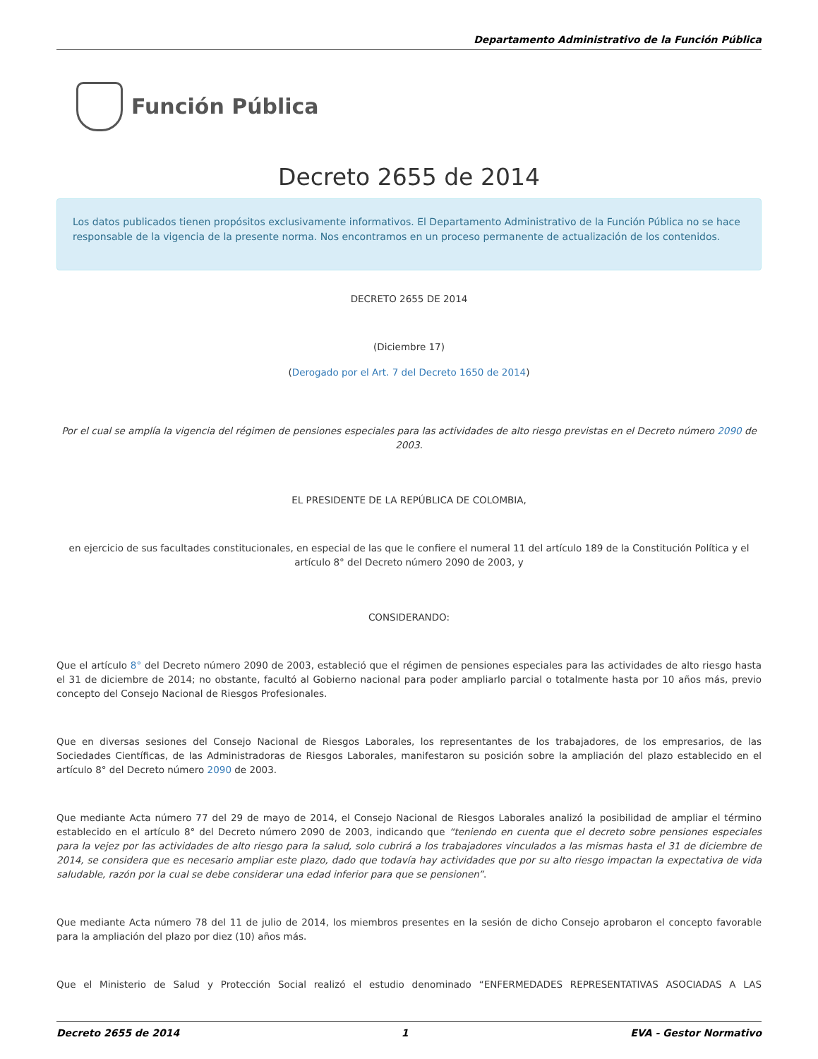Departamento Administrativo de la Función Pública
Función Pública
Decreto 2655 de 2014
Los datos publicados tienen propósitos exclusivamente informativos. El Departamento Administrativo de la Función Pública no se hace responsable de la vigencia de la presente norma. Nos encontramos en un proceso permanente de actualización de los contenidos.
DECRETO 2655 DE 2014
(Diciembre 17)
(Derogado por el Art. 7 del Decreto 1650 de 2014)
Por el cual se amplía la vigencia del régimen de pensiones especiales para las actividades de alto riesgo previstas en el Decreto número 2090 de 2003.
EL PRESIDENTE DE LA REPÚBLICA DE COLOMBIA,
en ejercicio de sus facultades constitucionales, en especial de las que le confiere el numeral 11 del artículo 189 de la Constitución Política y el artículo 8° del Decreto número 2090 de 2003, y
CONSIDERANDO:
Que el artículo 8° del Decreto número 2090 de 2003, estableció que el régimen de pensiones especiales para las actividades de alto riesgo hasta el 31 de diciembre de 2014; no obstante, facultó al Gobierno nacional para poder ampliarlo parcial o totalmente hasta por 10 años más, previo concepto del Consejo Nacional de Riesgos Profesionales.
Que en diversas sesiones del Consejo Nacional de Riesgos Laborales, los representantes de los trabajadores, de los empresarios, de las Sociedades Científicas, de las Administradoras de Riesgos Laborales, manifestaron su posición sobre la ampliación del plazo establecido en el artículo 8° del Decreto número 2090 de 2003.
Que mediante Acta número 77 del 29 de mayo de 2014, el Consejo Nacional de Riesgos Laborales analizó la posibilidad de ampliar el término establecido en el artículo 8° del Decreto número 2090 de 2003, indicando que “teniendo en cuenta que el decreto sobre pensiones especiales para la vejez por las actividades de alto riesgo para la salud, solo cubrirá a los trabajadores vinculados a las mismas hasta el 31 de diciembre de 2014, se considera que es necesario ampliar este plazo, dado que todavía hay actividades que por su alto riesgo impactan la expectativa de vida saludable, razón por la cual se debe considerar una edad inferior para que se pensionen”.
Que mediante Acta número 78 del 11 de julio de 2014, los miembros presentes en la sesión de dicho Consejo aprobaron el concepto favorable para la ampliación del plazo por diez (10) años más.
Que el Ministerio de Salud y Protección Social realizó el estudio denominado “ENFERMEDADES REPRESENTATIVAS ASOCIADAS A LAS
Decreto 2655 de 2014 1 EVA - Gestor Normativo